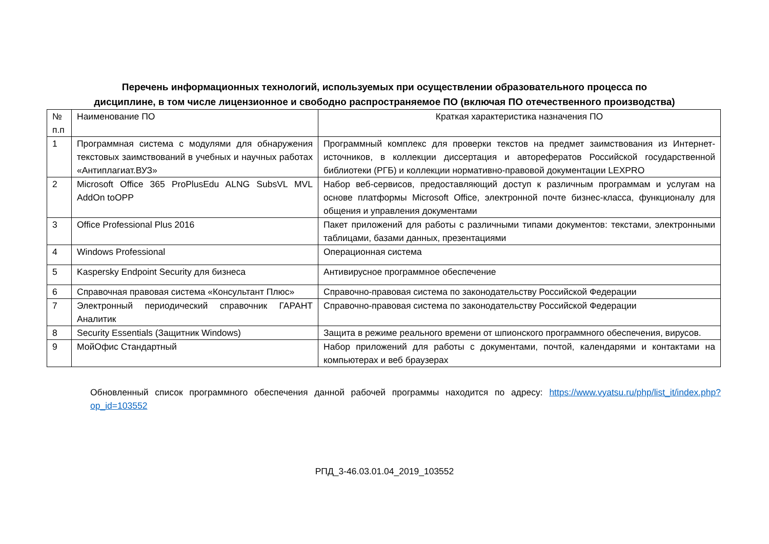Перечень информационных технологий, используемых при осуществлении образовательного процесса по
дисциплине, в том числе лицензионное и свободно распространяемое ПО (включая ПО отечественного производства)
| № п.п | Наименование ПО | Краткая характеристика назначения ПО |
| 1 | Программная система с модулями для обнаружения текстовых заимствований в учебных и научных работах «Антиплагиат.ВУЗ» | Программный комплекс для проверки текстов на предмет заимствования из Интернет-источников, в коллекции диссертация и авторефератов Российской государственной библиотеки (РГБ) и коллекции нормативно-правовой документации LEXPRO |
| 2 | Microsoft Office 365 ProPlusEdu ALNG SubsVL MVL AddOn toOPP | Набор веб-сервисов, предоставляющий доступ к различным программам и услугам на основе платформы Microsoft Office, электронной почте бизнес-класса, функционалу для общения и управления документами |
| 3 | Office Professional Plus 2016 | Пакет приложений для работы с различными типами документов: текстами, электронными таблицами, базами данных, презентациями |
| 4 | Windows Professional | Операционная система |
| 5 | Kaspersky Endpoint Security для бизнеса | Антивирусное программное обеспечение |
| 6 | Справочная правовая система «Консультант Плюс» | Справочно-правовая система по законодательству Российской Федерации |
| 7 | Электронный периодический справочник ГАРАНТ Аналитик | Справочно-правовая система по законодательству Российской Федерации |
| 8 | Security Essentials (Защитник Windows) | Защита в режиме реального времени от шпионского программного обеспечения, вирусов. |
| 9 | МойОфис Стандартный | Набор приложений для работы с документами, почтой, календарями и контактами на компьютерах и веб браузерах |
Обновленный список программного обеспечения данной рабочей программы находится по адресу: https://www.vyatsu.ru/php/list_it/index.php?op_id=103552
РПД_3-46.03.01.04_2019_103552